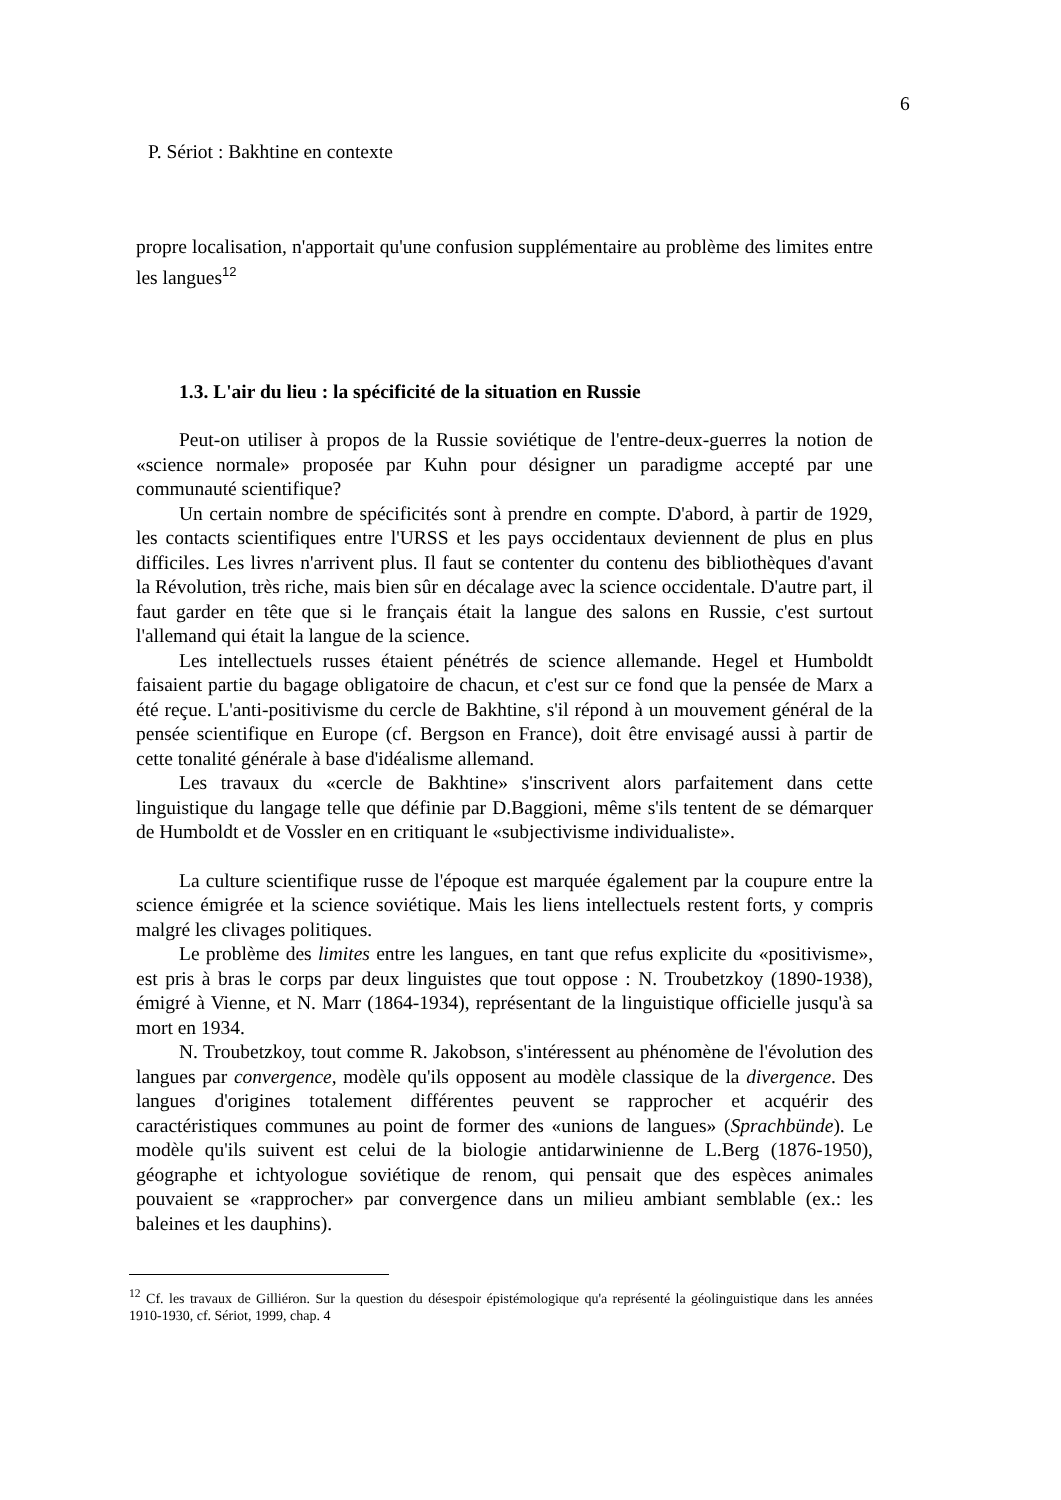6
P. Sériot : Bakhtine en contexte
propre localisation, n'apportait qu'une confusion supplémentaire au problème des limites entre les langues<sup>12</sup>
1.3. L'air du lieu : la spécificité de la situation en Russie
Peut-on utiliser à propos de la Russie soviétique de l'entre-deux-guerres la notion de «science normale» proposée par Kuhn pour désigner un paradigme accepté par une communauté scientifique?
Un certain nombre de spécificités sont à prendre en compte. D'abord, à partir de 1929, les contacts scientifiques entre l'URSS et les pays occidentaux deviennent de plus en plus difficiles. Les livres n'arrivent plus. Il faut se contenter du contenu des bibliothèques d'avant la Révolution, très riche, mais bien sûr en décalage avec la science occidentale. D'autre part, il faut garder en tête que si le français était la langue des salons en Russie, c'est surtout l'allemand qui était la langue de la science.
Les intellectuels russes étaient pénétrés de science allemande. Hegel et Humboldt faisaient partie du bagage obligatoire de chacun, et c'est sur ce fond que la pensée de Marx a été reçue. L'anti-positivisme du cercle de Bakhtine, s'il répond à un mouvement général de la pensée scientifique en Europe (cf. Bergson en France), doit être envisagé aussi à partir de cette tonalité générale à base d'idéalisme allemand.
Les travaux du «cercle de Bakhtine» s'inscrivent alors parfaitement dans cette linguistique du langage telle que définie par D.Baggioni, même s'ils tentent de se démarquer de Humboldt et de Vossler en en critiquant le «subjectivisme individualiste».
La culture scientifique russe de l'époque est marquée également par la coupure entre la science émigrée et la science soviétique. Mais les liens intellectuels restent forts, y compris malgré les clivages politiques.
Le problème des limites entre les langues, en tant que refus explicite du «positivisme», est pris à bras le corps par deux linguistes que tout oppose : N. Troubetzkoy (1890-1938), émigré à Vienne, et N. Marr (1864-1934), représentant de la linguistique officielle jusqu'à sa mort en 1934.
N. Troubetzkoy, tout comme R. Jakobson, s'intéressent au phénomène de l'évolution des langues par convergence, modèle qu'ils opposent au modèle classique de la divergence. Des langues d'origines totalement différentes peuvent se rapprocher et acquérir des caractéristiques communes au point de former des «unions de langues» (Sprachbünde). Le modèle qu'ils suivent est celui de la biologie antidarwinienne de L.Berg (1876-1950), géographe et ichtyologue soviétique de renom, qui pensait que des espèces animales pouvaient se «rapprocher» par convergence dans un milieu ambiant semblable (ex.: les baleines et les dauphins).
<sup>12</sup> Cf. les travaux de Gilliéron. Sur la question du désespoir épistémologique qu'a représenté la géolinguistique dans les années 1910-1930, cf. Sériot, 1999, chap. 4